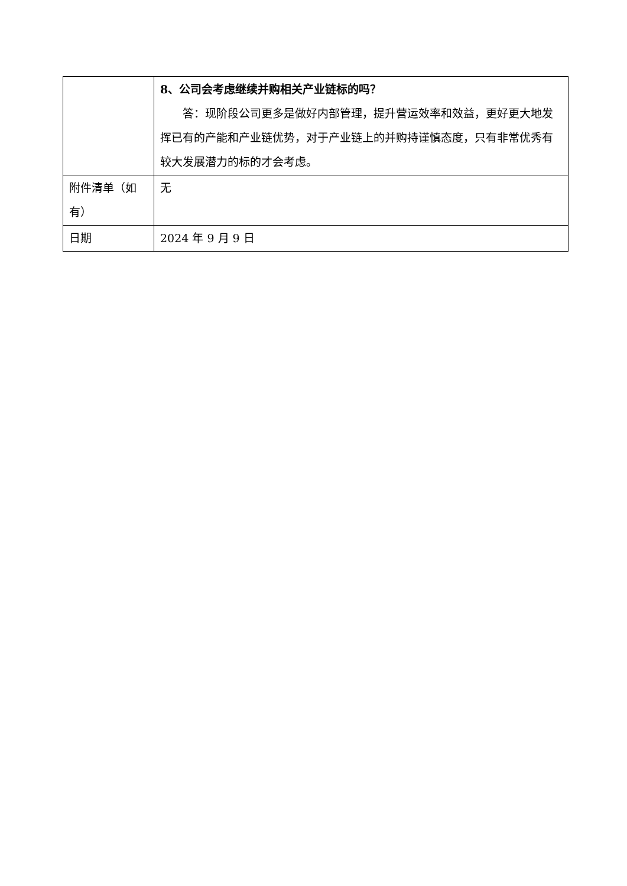| | 8、公司会考虑继续并购相关产业链标的吗？ 答：现阶段公司更多是做好内部管理，提升营运效率和效益，更好更大地发挥已有的产能和产业链优势，对于产业链上的并购持谨慎态度，只有非常优秀有较大发展潜力的标的才会考虑。 |
| 附件清单（如有） | 无 |
| 日期 | 2024 年 9 月 9 日 |